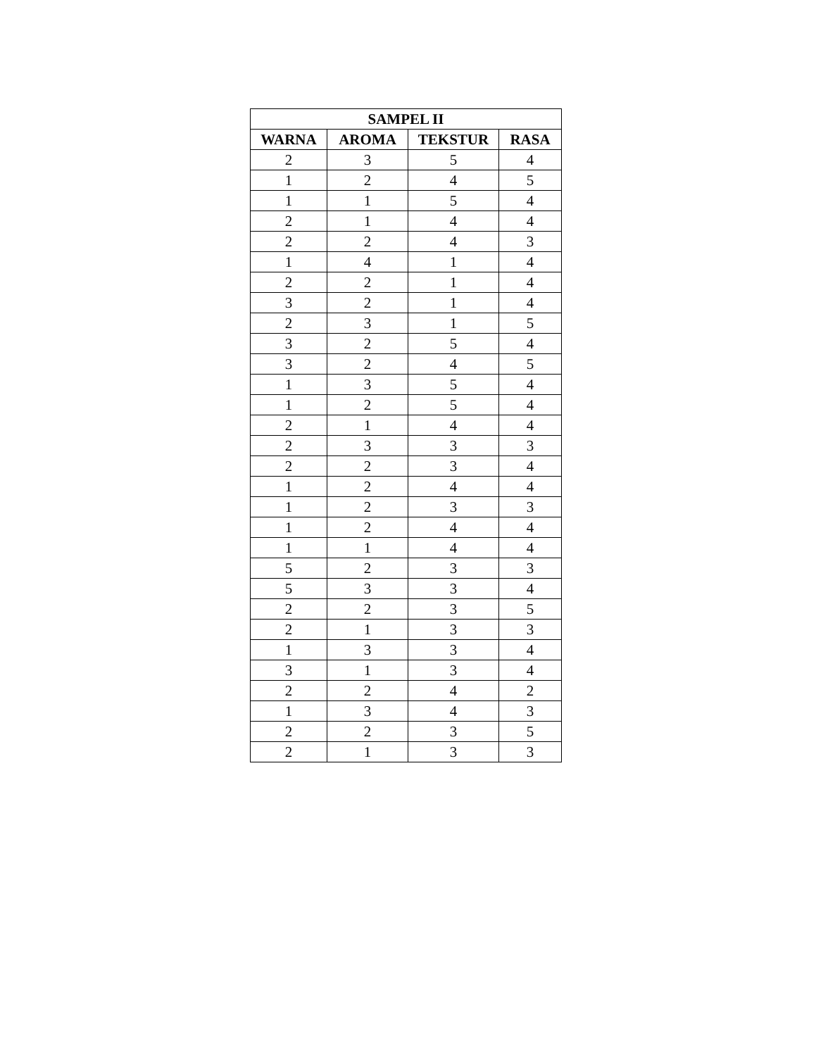| SAMPEL II | | | |
| --- | --- | --- | --- |
| WARNA | AROMA | TEKSTUR | RASA |
| 2 | 3 | 5 | 4 |
| 1 | 2 | 4 | 5 |
| 1 | 1 | 5 | 4 |
| 2 | 1 | 4 | 4 |
| 2 | 2 | 4 | 3 |
| 1 | 4 | 1 | 4 |
| 2 | 2 | 1 | 4 |
| 3 | 2 | 1 | 4 |
| 2 | 3 | 1 | 5 |
| 3 | 2 | 5 | 4 |
| 3 | 2 | 4 | 5 |
| 1 | 3 | 5 | 4 |
| 1 | 2 | 5 | 4 |
| 2 | 1 | 4 | 4 |
| 2 | 3 | 3 | 3 |
| 2 | 2 | 3 | 4 |
| 1 | 2 | 4 | 4 |
| 1 | 2 | 3 | 3 |
| 1 | 2 | 4 | 4 |
| 1 | 1 | 4 | 4 |
| 5 | 2 | 3 | 3 |
| 5 | 3 | 3 | 4 |
| 2 | 2 | 3 | 5 |
| 2 | 1 | 3 | 3 |
| 1 | 3 | 3 | 4 |
| 3 | 1 | 3 | 4 |
| 2 | 2 | 4 | 2 |
| 1 | 3 | 4 | 3 |
| 2 | 2 | 3 | 5 |
| 2 | 1 | 3 | 3 |